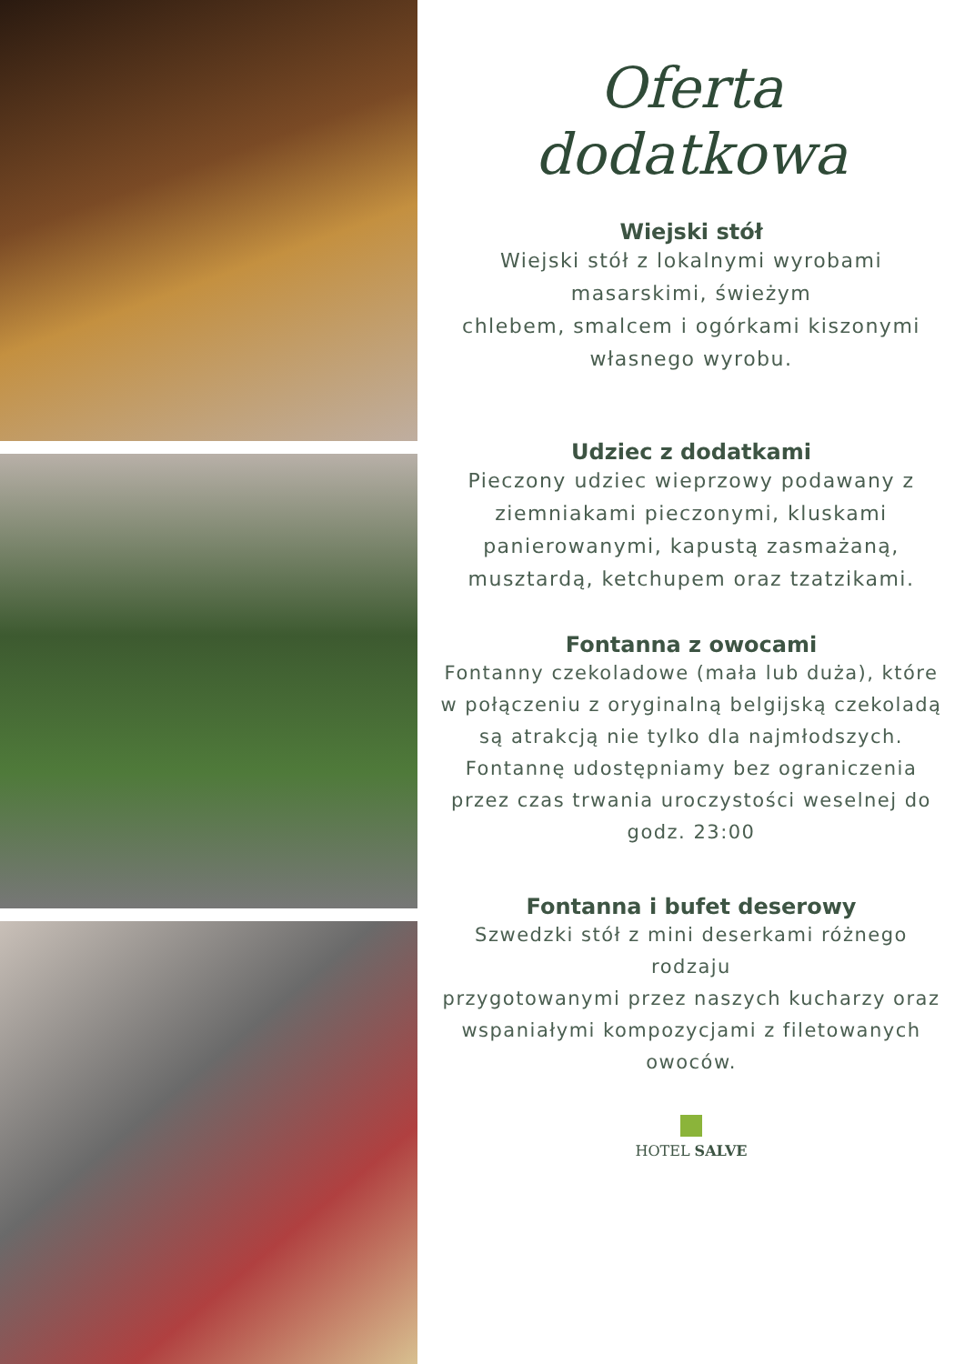Oferta dodatkowa
Wiejski stół
Wiejski stół z lokalnymi wyrobami masarskimi, świeżym
chlebem, smalcem i ogórkami kiszonymi własnego wyrobu.
Udziec z dodatkami
Pieczony udziec wieprzowy podawany z ziemniakami pieczonymi, kluskami panierowanymi, kapustą zasmażaną,
musztardą, ketchupem oraz tzatzikami.
Fontanna z owocami
Fontanny czekoladowe (mała lub duża), które w połączeniu z oryginalną belgijską czekoladą są atrakcją nie tylko dla najmłodszych. Fontannę udostępniamy bez ograniczenia przez czas trwania uroczystości weselnej do godz. 23:00
Fontanna i bufet deserowy
Szwedzki stół z mini deserkami różnego rodzaju
przygotowanymi przez naszych kucharzy oraz wspaniałymi kompozycjami z filetowanych owoców.
HOTEL SALVE